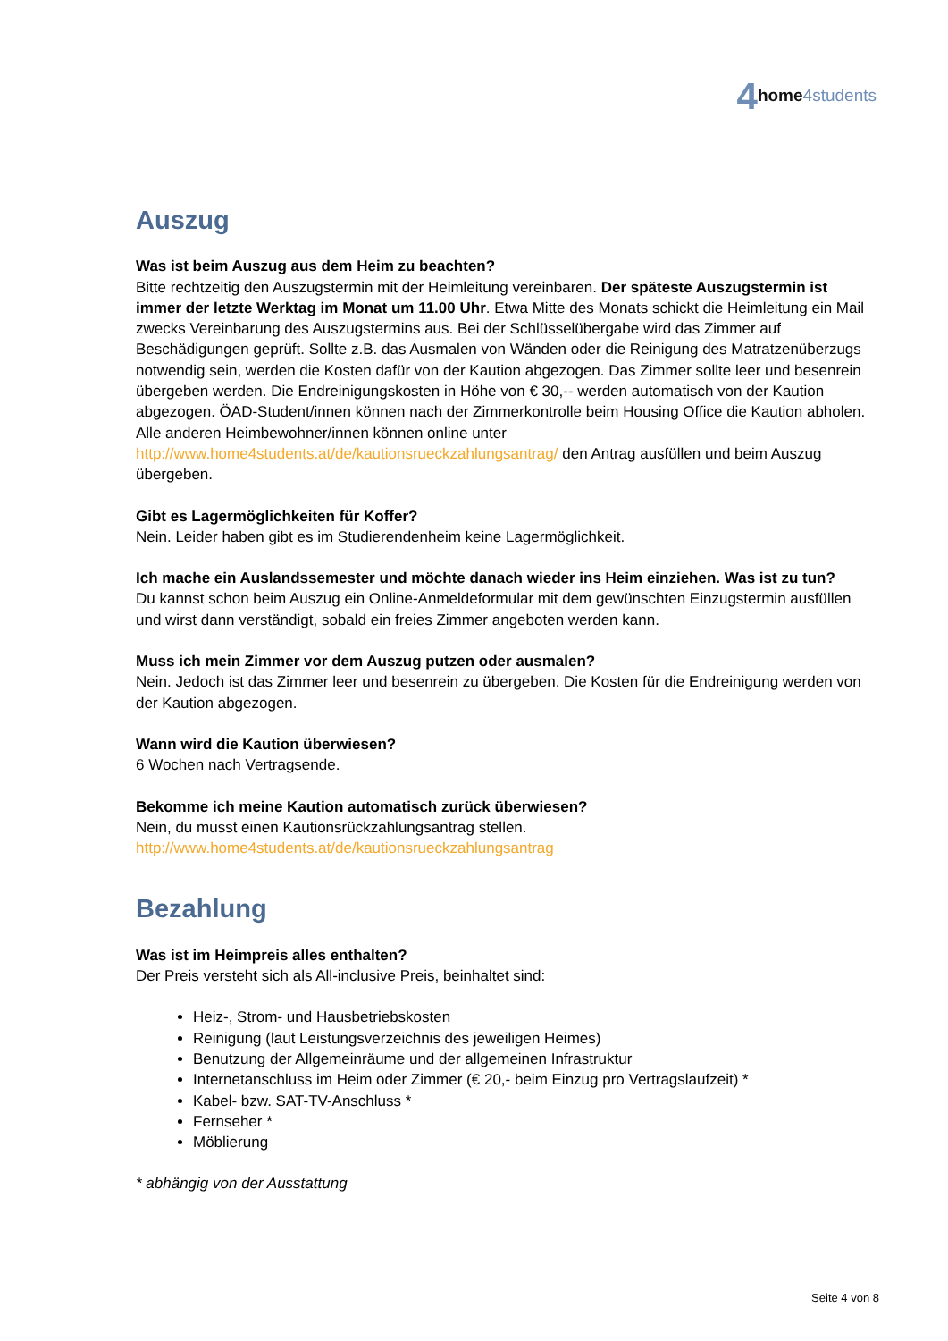4 home 4students
Auszug
Was ist beim Auszug aus dem Heim zu beachten?
Bitte rechtzeitig den Auszugstermin mit der Heimleitung vereinbaren. Der späteste Auszugstermin ist immer der letzte Werktag im Monat um 11.00 Uhr. Etwa Mitte des Monats schickt die Heimleitung ein Mail zwecks Vereinbarung des Auszugstermins aus. Bei der Schlüsselübergabe wird das Zimmer auf Beschädigungen geprüft. Sollte z.B. das Ausmalen von Wänden oder die Reinigung des Matratzenüberzugs notwendig sein, werden die Kosten dafür von der Kaution abgezogen. Das Zimmer sollte leer und besenrein übergeben werden. Die Endreinigungskosten in Höhe von € 30,-- werden automatisch von der Kaution abgezogen. ÖAD-Student/innen können nach der Zimmerkontrolle beim Housing Office die Kaution abholen. Alle anderen Heimbewohner/innen können online unter http://www.home4students.at/de/kautionsrueckzahlungsantrag/ den Antrag ausfüllen und beim Auszug übergeben.
Gibt es Lagermöglichkeiten für Koffer?
Nein. Leider haben gibt es im Studierendenheim keine Lagermöglichkeit.
Ich mache ein Auslandssemester und möchte danach wieder ins Heim einziehen. Was ist zu tun?
Du kannst schon beim Auszug ein Online-Anmeldeformular mit dem gewünschten Einzugstermin ausfüllen und wirst dann verständigt, sobald ein freies Zimmer angeboten werden kann.
Muss ich mein Zimmer vor dem Auszug putzen oder ausmalen?
Nein. Jedoch ist das Zimmer leer und besenrein zu übergeben. Die Kosten für die Endreinigung werden von der Kaution abgezogen.
Wann wird die Kaution überwiesen?
6 Wochen nach Vertragsende.
Bekomme ich meine Kaution automatisch zurück überwiesen?
Nein, du musst einen Kautionsrückzahlungsantrag stellen.
http://www.home4students.at/de/kautionsrueckzahlungsantrag
Bezahlung
Was ist im Heimpreis alles enthalten?
Der Preis versteht sich als All-inclusive Preis, beinhaltet sind:
Heiz-, Strom- und Hausbetriebskosten
Reinigung (laut Leistungsverzeichnis des jeweiligen Heimes)
Benutzung der Allgemeinräume und der allgemeinen Infrastruktur
Internetanschluss im Heim oder Zimmer (€ 20,- beim Einzug pro Vertragslaufzeit) *
Kabel- bzw. SAT-TV-Anschluss *
Fernseher *
Möblierung
* abhängig von der Ausstattung
Seite 4 von 8